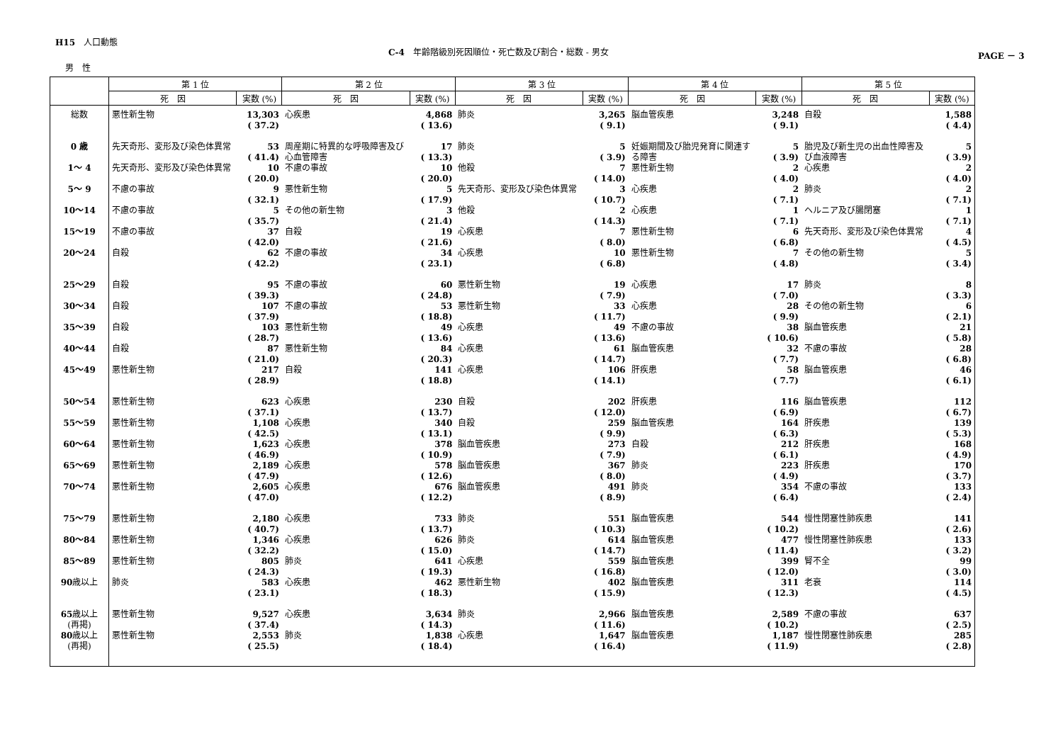H15　人口動態
C-4　年齢階級別死因順位・死亡数及び割合・総数 - 男女
PAGE － 3
男　性
| | 第 1 位 | | 第 2 位 | | 第 3 位 | | 第 4 位 | | 第 5 位 | |
| --- | --- | --- | --- | --- | --- | --- | --- | --- | --- | --- |
| | 死 因 | 実数 (%) | 死 因 | 実数 (%) | 死 因 | 実数 (%) | 死 因 | 実数 (%) | 死 因 | 実数 (%) |
| 総数 | 悪性新生物 | 13,303 ( 37.2) | 心疾患 | 4,868 ( 13.6) | 肺炎 | 3,265 ( 9.1) | 脳血管疾患 | 3,248 ( 9.1) | 自殺 | 1,588 ( 4.4) |
| 0 歳 | 先天奇形、変形及び染色体異常 | 53 ( 41.4) | 周産期に特異的な呼吸障害及び心血管障害 | 17 ( 13.3) | 肺炎 | 5 ( 3.9) | 妊娠期間及び胎児発育に関連する障害 | 5 ( 3.9) | 胎児及び新生児の出血性障害及び血液障害 | 5 ( 3.9) |
| 1〜 4 | 先天奇形、変形及び染色体異常 | 10 ( 20.0) | 不慮の事故 | 10 ( 20.0) | 他殺 | 7 ( 14.0) | 悪性新生物 | 2 ( 4.0) | 心疾患 | 2 ( 4.0) |
| 5〜 9 | 不慮の事故 | 9 ( 32.1) | 悪性新生物 | 5 ( 17.9) | 先天奇形、変形及び染色体異常 | 3 ( 10.7) | 心疾患 | 2 ( 7.1) | 肺炎 | 2 ( 7.1) |
| 10〜14 | 不慮の事故 | 5 ( 35.7) | その他の新生物 | 3 ( 21.4) | 他殺 | 2 ( 14.3) | 心疾患 | 1 ( 7.1) | ヘルニア及び腸閉塞 | 1 ( 7.1) |
| 15〜19 | 不慮の事故 | 37 ( 42.0) | 自殺 | 19 ( 21.6) | 心疾患 | 7 ( 8.0) | 悪性新生物 | 6 ( 6.8) | 先天奇形、変形及び染色体異常 | 4 ( 4.5) |
| 20〜24 | 自殺 | 62 ( 42.2) | 不慮の事故 | 34 ( 23.1) | 心疾患 | 10 ( 6.8) | 悪性新生物 | 7 ( 4.8) | その他の新生物 | 5 ( 3.4) |
| 25〜29 | 自殺 | 95 ( 39.3) | 不慮の事故 | 60 ( 24.8) | 悪性新生物 | 19 ( 7.9) | 心疾患 | 17 ( 7.0) | 肺炎 | 8 ( 3.3) |
| 30〜34 | 自殺 | 107 ( 37.9) | 不慮の事故 | 53 ( 18.8) | 悪性新生物 | 33 ( 11.7) | 心疾患 | 28 ( 9.9) | その他の新生物 | 6 ( 2.1) |
| 35〜39 | 自殺 | 103 ( 28.7) | 悪性新生物 | 49 ( 13.6) | 心疾患 | 49 ( 13.6) | 不慮の事故 | 38 ( 10.6) | 脳血管疾患 | 21 ( 5.8) |
| 40〜44 | 自殺 | 87 ( 21.0) | 悪性新生物 | 84 ( 20.3) | 心疾患 | 61 ( 14.7) | 脳血管疾患 | 32 ( 7.7) | 不慮の事故 | 28 ( 6.8) |
| 45〜49 | 悪性新生物 | 217 ( 28.9) | 自殺 | 141 ( 18.8) | 心疾患 | 106 ( 14.1) | 肝疾患 | 58 ( 7.7) | 脳血管疾患 | 46 ( 6.1) |
| 50〜54 | 悪性新生物 | 623 ( 37.1) | 心疾患 | 230 ( 13.7) | 自殺 | 202 ( 12.0) | 肝疾患 | 116 ( 6.9) | 脳血管疾患 | 112 ( 6.7) |
| 55〜59 | 悪性新生物 | 1,108 ( 42.5) | 心疾患 | 340 ( 13.1) | 自殺 | 259 ( 9.9) | 脳血管疾患 | 164 ( 6.3) | 肝疾患 | 139 ( 5.3) |
| 60〜64 | 悪性新生物 | 1,623 ( 46.9) | 心疾患 | 378 ( 10.9) | 脳血管疾患 | 273 ( 7.9) | 自殺 | 212 ( 6.1) | 肝疾患 | 168 ( 4.9) |
| 65〜69 | 悪性新生物 | 2,189 ( 47.9) | 心疾患 | 578 ( 12.6) | 脳血管疾患 | 367 ( 8.0) | 肺炎 | 223 ( 4.9) | 肝疾患 | 170 ( 3.7) |
| 70〜74 | 悪性新生物 | 2,605 ( 47.0) | 心疾患 | 676 ( 12.2) | 脳血管疾患 | 491 ( 8.9) | 肺炎 | 354 ( 6.4) | 不慮の事故 | 133 ( 2.4) |
| 75〜79 | 悪性新生物 | 2,180 ( 40.7) | 心疾患 | 733 ( 13.7) | 肺炎 | 551 ( 10.3) | 脳血管疾患 | 544 ( 10.2) | 慢性閉塞性肺疾患 | 141 ( 2.6) |
| 80〜84 | 悪性新生物 | 1,346 ( 32.2) | 心疾患 | 626 ( 15.0) | 肺炎 | 614 ( 14.7) | 脳血管疾患 | 477 ( 11.4) | 慢性閉塞性肺疾患 | 133 ( 3.2) |
| 85〜89 | 悪性新生物 | 805 ( 24.3) | 肺炎 | 641 ( 19.3) | 心疾患 | 559 ( 16.8) | 脳血管疾患 | 399 ( 12.0) | 腎不全 | 99 ( 3.0) |
| 90 歳以上 | 肺炎 | 583 ( 23.1) | 心疾患 | 462 ( 18.3) | 悪性新生物 | 402 ( 15.9) | 脳血管疾患 | 311 ( 12.3) | 老衰 | 114 ( 4.5) |
| 65 歳以上 (再掲) | 悪性新生物 | 9,527 ( 37.4) | 心疾患 | 3,634 ( 14.3) | 肺炎 | 2,966 ( 11.6) | 脳血管疾患 | 2,589 ( 10.2) | 不慮の事故 | 637 ( 2.5) |
| 80 歳以上 (再掲) | 悪性新生物 | 2,553 ( 25.5) | 肺炎 | 1,838 ( 18.4) | 心疾患 | 1,647 ( 16.4) | 脳血管疾患 | 1,187 ( 11.9) | 慢性閉塞性肺疾患 | 285 ( 2.8) |